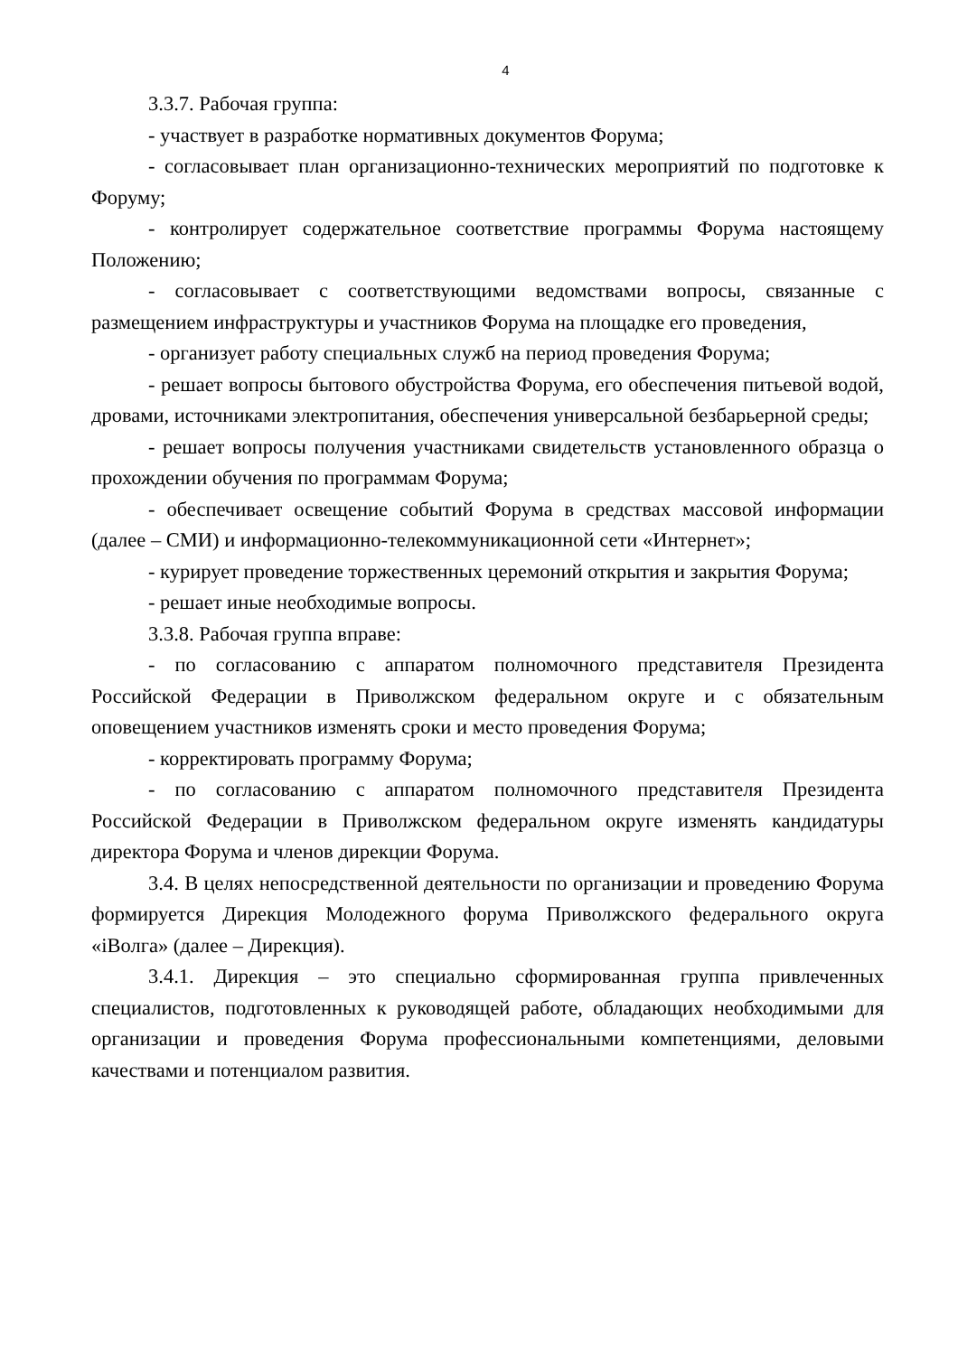4
3.3.7. Рабочая группа:
- участвует в разработке нормативных документов Форума;
- согласовывает план организационно-технических мероприятий по подготовке к Форуму;
- контролирует содержательное соответствие программы Форума настоящему Положению;
- согласовывает с соответствующими ведомствами вопросы, связанные с размещением инфраструктуры и участников Форума на площадке его проведения,
- организует работу специальных служб на период проведения Форума;
- решает вопросы бытового обустройства Форума, его обеспечения питьевой водой, дровами, источниками электропитания, обеспечения универсальной безбарьерной среды;
- решает вопросы получения участниками свидетельств установленного образца о прохождении обучения по программам Форума;
- обеспечивает освещение событий Форума в средствах массовой информации (далее – СМИ) и информационно-телекоммуникационной сети «Интернет»;
- курирует проведение торжественных церемоний открытия и закрытия Форума;
- решает иные необходимые вопросы.
3.3.8. Рабочая группа вправе:
- по согласованию с аппаратом полномочного представителя Президента Российской Федерации в Приволжском федеральном округе и с обязательным оповещением участников изменять сроки и место проведения Форума;
- корректировать программу Форума;
- по согласованию с аппаратом полномочного представителя Президента Российской Федерации в Приволжском федеральном округе изменять кандидатуры директора Форума и членов дирекции Форума.
3.4. В целях непосредственной деятельности по организации и проведению Форума формируется Дирекция Молодежного форума Приволжского федерального округа «iВолга» (далее – Дирекция).
3.4.1. Дирекция – это специально сформированная группа привлеченных специалистов, подготовленных к руководящей работе, обладающих необходимыми для организации и проведения Форума профессиональными компетенциями, деловыми качествами и потенциалом развития.